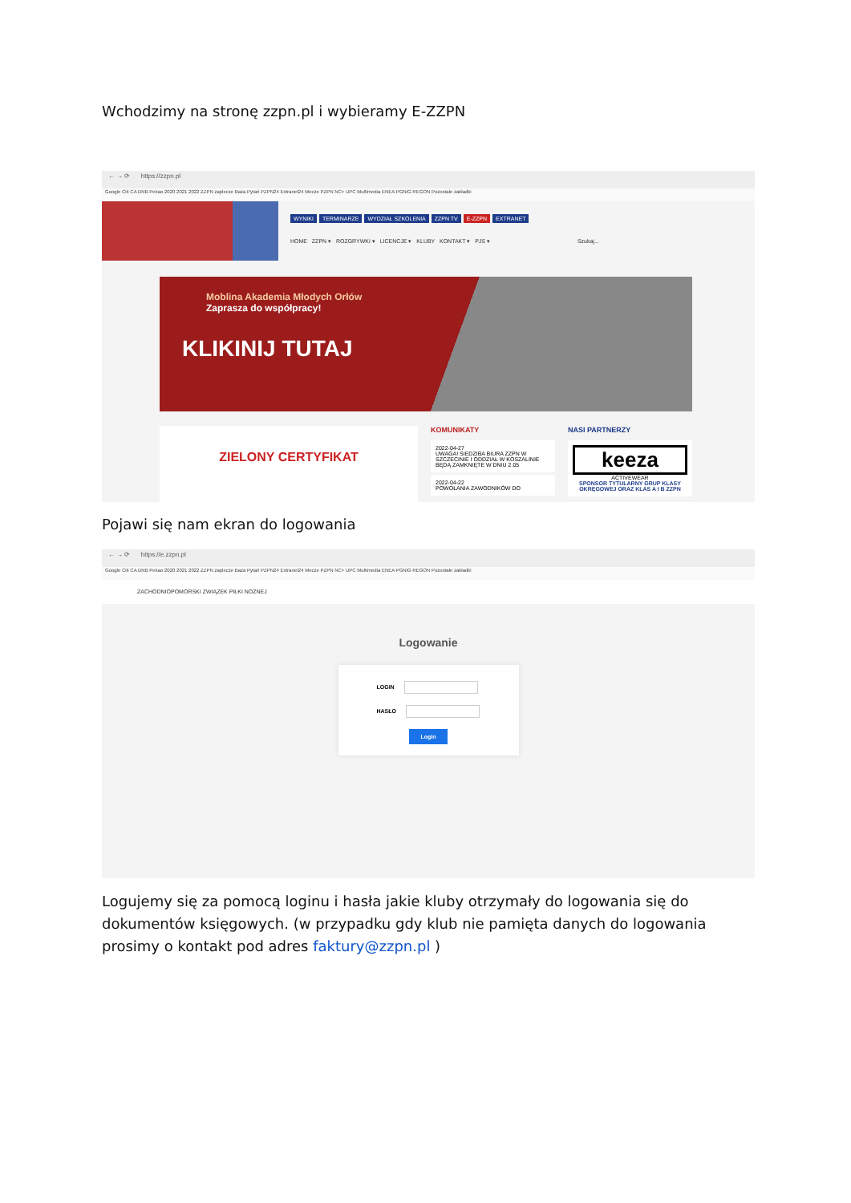Wchodzimy na stronę zzpn.pl i wybieramy E-ZZPN
← → ⟳ https://zzpn.pl
Google Citi CA DNB Pekao 2020 2021 2022 ZZPN zaplecze Baza Pytań PZPN24 Extranet24 Mecze PZPN NC+ UPC Multimedia ENEA PGNiG REGON Pozostałe zakładki
WYNIKI TERMINARZE WYDZIAŁ SZKOLENIA ZZPN TV E-ZZPN EXTRANET
HOME ZZPN ▾ ROZGRYWKI ▾ LICENCJE ▾ KLUBY KONTAKT ▾ PJS ▾ Szukaj...
Moblina Akademia Młodych Orłów
Zaprasza do współpracy!
KLIKINIJ TUTAJ
ZIELONY CERTYFIKAT
KOMUNIKATY
2022-04-27
UWAGA! SIEDZIBA BIURA ZZPN W SZCZECINIE I ODDZIAŁ W KOSZALINIE BĘDĄ ZAMKNIĘTE W DNIU 2.05
2022-04-22
POWOŁANIA ZAWODNIKÓW DO
NASI PARTNERZY
keeza
ACTIVEWEAR
SPONSOR TYTULARNY GRUP KLASY OKRĘGOWEJ ORAZ KLAS A I B ZZPN
Pojawi się nam ekran do logowania
← → ⟳ https://e.zzpn.pl
Google Citi CA DNB Pekao 2020 2021 2022 ZZPN zaplecze Baza Pytań PZPN24 Extranet24 Mecze PZPN NC+ UPC Multimedia ENEA PGNiG REGON Pozostałe zakładki
ZACHODNIOPOMORSKI ZWIĄZEK PIŁKI NOŻNEJ
Logowanie
LOGIN
HASŁO
Login
Logujemy się za pomocą loginu i hasła jakie kluby otrzymały do logowania się do dokumentów księgowych. (w przypadku gdy klub nie pamięta danych do logowania prosimy o kontakt pod adres faktury@zzpn.pl )